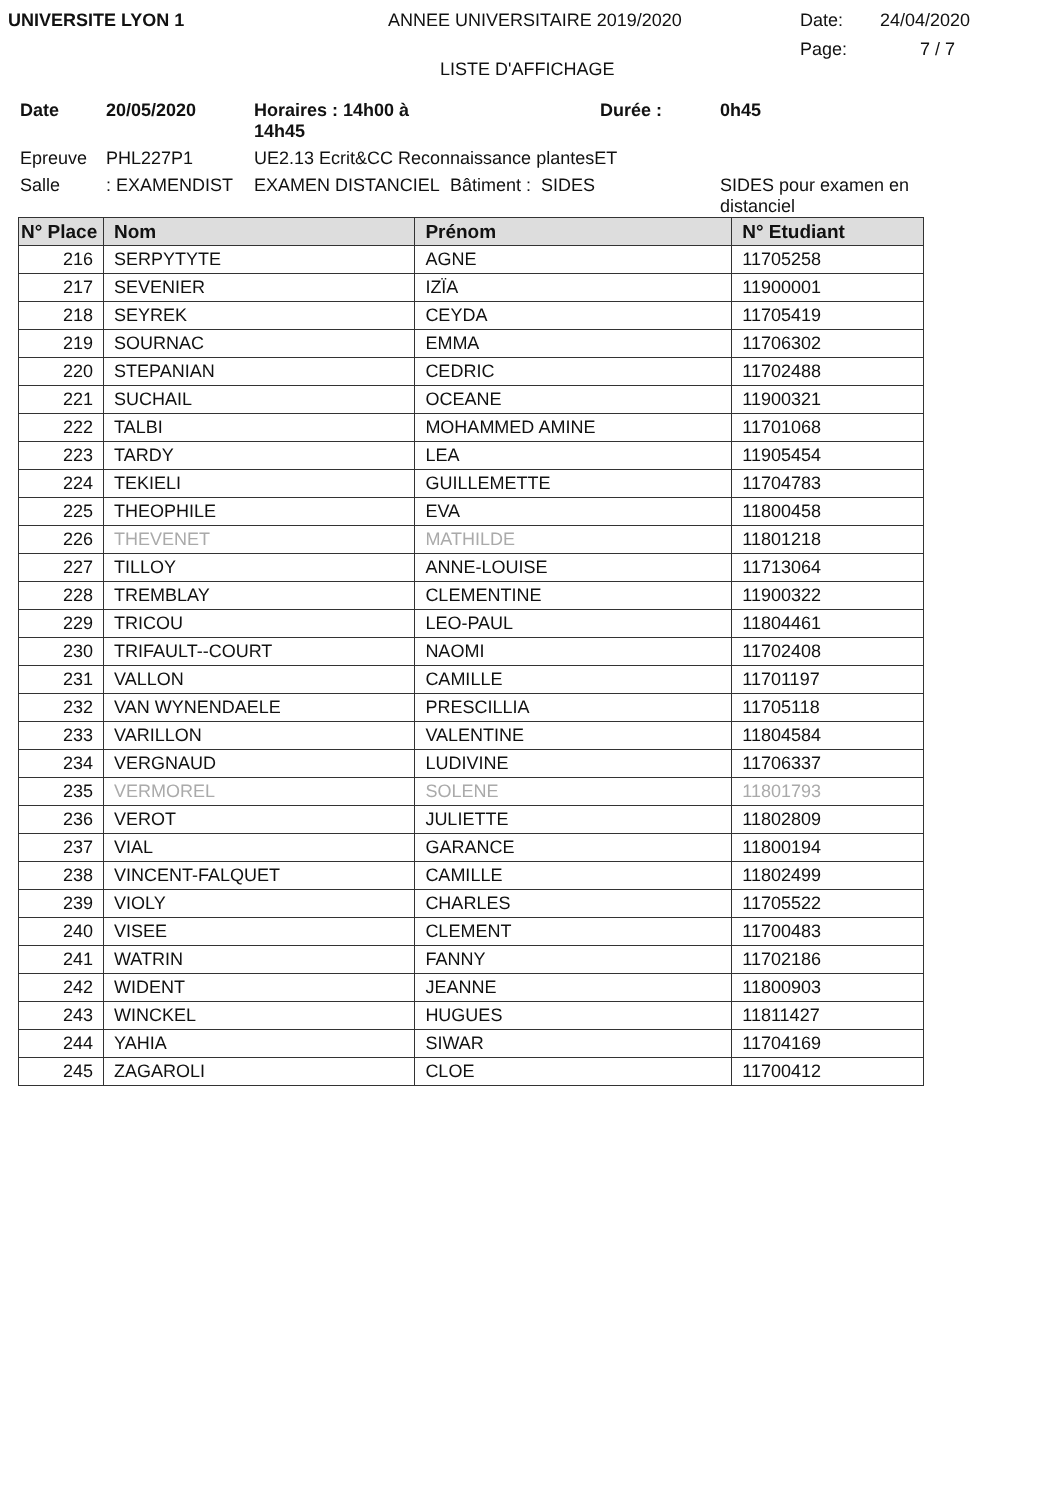UNIVERSITE LYON 1 ANNEE UNIVERSITAIRE 2019/2020 Date:
Page:
24/04/2020
7 / 7
LISTE D'AFFICHAGE
Date 20/05/2020 Horaires : 14h00 à 14h45 Durée : 0h45 Epreuve PHL227P1 UE2.13 Ecrit&CC Reconnaissance plantesET Salle: EXAMENDIST EXAMEN DISTANCIEL Bâtiment : SIDES SIDES pour examen en distanciel
| N° Place | Nom | Prénom | N° Etudiant |
| --- | --- | --- | --- |
| 216 | SERPYTYTE | AGNE | 11705258 |
| 217 | SEVENIER | IZÏA | 11900001 |
| 218 | SEYREK | CEYDA | 11705419 |
| 219 | SOURNAC | EMMA | 11706302 |
| 220 | STEPANIAN | CEDRIC | 11702488 |
| 221 | SUCHAIL | OCEANE | 11900321 |
| 222 | TALBI | MOHAMMED AMINE | 11701068 |
| 223 | TARDY | LEA | 11905454 |
| 224 | TEKIELI | GUILLEMETTE | 11704783 |
| 225 | THEOPHILE | EVA | 11800458 |
| 226 | THEVENET | MATHILDE | 11801218 |
| 227 | TILLOY | ANNE-LOUISE | 11713064 |
| 228 | TREMBLAY | CLEMENTINE | 11900322 |
| 229 | TRICOU | LEO-PAUL | 11804461 |
| 230 | TRIFAULT--COURT | NAOMI | 11702408 |
| 231 | VALLON | CAMILLE | 11701197 |
| 232 | VAN WYNENDAELE | PRESCILLIA | 11705118 |
| 233 | VARILLON | VALENTINE | 11804584 |
| 234 | VERGNAUD | LUDIVINE | 11706337 |
| 235 | VERMOREL | SOLENE | 11801793 |
| 236 | VEROT | JULIETTE | 11802809 |
| 237 | VIAL | GARANCE | 11800194 |
| 238 | VINCENT-FALQUET | CAMILLE | 11802499 |
| 239 | VIOLY | CHARLES | 11705522 |
| 240 | VISEE | CLEMENT | 11700483 |
| 241 | WATRIN | FANNY | 11702186 |
| 242 | WIDENT | JEANNE | 11800903 |
| 243 | WINCKEL | HUGUES | 11811427 |
| 244 | YAHIA | SIWAR | 11704169 |
| 245 | ZAGAROLI | CLOE | 11700412 |